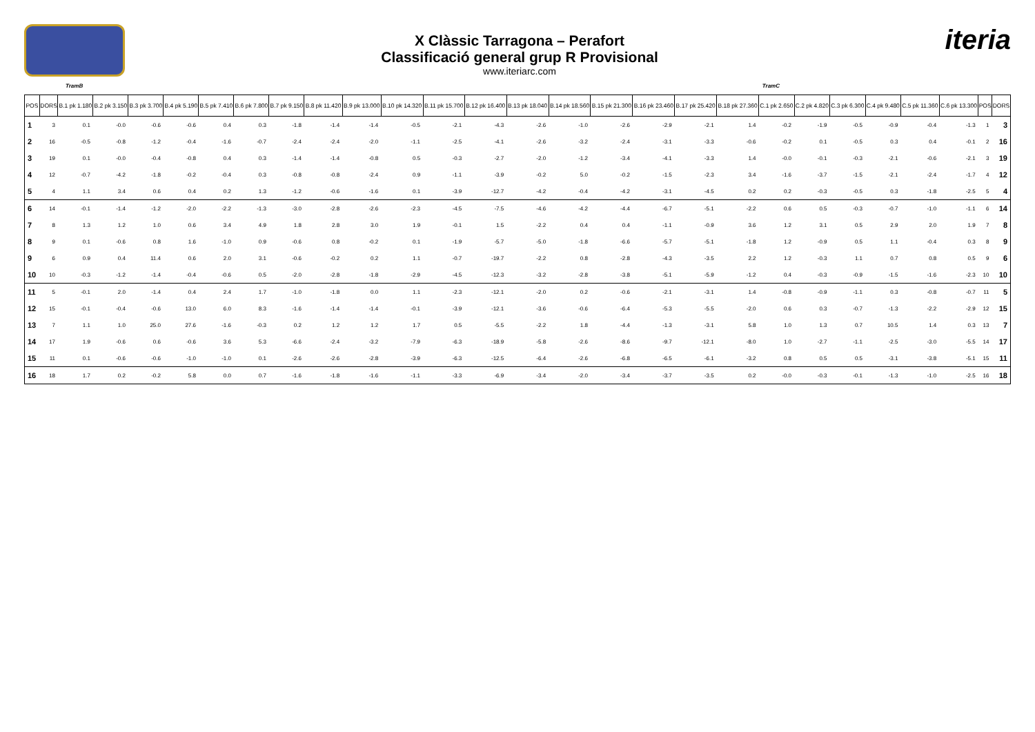X Clàssic Tarragona – Perafort
Classificació general grup R Provisional
www.iteriarc.com
iteria
TramB TramC
| POS | DORS | B.1 pk 1.180 | B.2 pk 3.150 | B.3 pk 3.700 | B.4 pk 5.190 | B.5 pk 7.410 | B.6 pk 7.800 | B.7 pk 9.150 | B.8 pk 11.420 | B.9 pk 13.000 | B.10 pk 14.320 | B.11 pk 15.700 | B.12 pk 16.400 | B.13 pk 18.040 | B.14 pk 18.560 | B.15 pk 21.300 | B.16 pk 23.460 | B.17 pk 25.420 | B.18 pk 27.360 | C.1 pk 2.650 | C.2 pk 4.820 | C.3 pk 6.300 | C.4 pk 9.480 | C.5 pk 11.360 | C.6 pk 13.300 | POS | DORS |
| --- | --- | --- | --- | --- | --- | --- | --- | --- | --- | --- | --- | --- | --- | --- | --- | --- | --- | --- | --- | --- | --- | --- | --- | --- | --- | --- | --- |
| 1 | 3 | 0.1 | -0.0 | -0.6 | -0.6 | 0.4 | 0.3 | -1.8 | -1.4 | -1.4 | -0.5 | -2.1 | -4.3 | -2.6 | -1.0 | -2.6 | -2.9 | -2.1 | 1.4 | -0.2 | -1.9 | -0.5 | -0.9 | -0.4 | -1.3 | 1 | 3 |
| 2 | 16 | -0.5 | -0.8 | -1.2 | -0.4 | -1.6 | -0.7 | -2.4 | -2.4 | -2.0 | -1.1 | -2.5 | -4.1 | -2.6 | -3.2 | -2.4 | -3.1 | -3.3 | -0.6 | -0.2 | 0.1 | -0.5 | 0.3 | 0.4 | -0.1 | 2 | 16 |
| 3 | 19 | 0.1 | -0.0 | -0.4 | -0.8 | 0.4 | 0.3 | -1.4 | -1.4 | -0.8 | 0.5 | -0.3 | -2.7 | -2.0 | -1.2 | -3.4 | -4.1 | -3.3 | 1.4 | -0.0 | -0.1 | -0.3 | -2.1 | -0.6 | -2.1 | 3 | 19 |
| 4 | 12 | -0.7 | -4.2 | -1.8 | -0.2 | -0.4 | 0.3 | -0.8 | -0.8 | -2.4 | 0.9 | -1.1 | -3.9 | -0.2 | 5.0 | -0.2 | -1.5 | -2.3 | 3.4 | -1.6 | -3.7 | -1.5 | -2.1 | -2.4 | -1.7 | 4 | 12 |
| 5 | 4 | 1.1 | 3.4 | 0.6 | 0.4 | 0.2 | 1.3 | -1.2 | -0.6 | -1.6 | 0.1 | -3.9 | -12.7 | -4.2 | -0.4 | -4.2 | -3.1 | -4.5 | 0.2 | 0.2 | -0.3 | -0.5 | 0.3 | -1.8 | -2.5 | 5 | 4 |
| 6 | 14 | -0.1 | -1.4 | -1.2 | -2.0 | -2.2 | -1.3 | -3.0 | -2.8 | -2.6 | -2.3 | -4.5 | -7.5 | -4.6 | -4.2 | -4.4 | -6.7 | -5.1 | -2.2 | 0.6 | 0.5 | -0.3 | -0.7 | -1.0 | -1.1 | 6 | 14 |
| 7 | 8 | 1.3 | 1.2 | 1.0 | 0.6 | 3.4 | 4.9 | 1.8 | 2.8 | 3.0 | 1.9 | -0.1 | 1.5 | -2.2 | 0.4 | 0.4 | -1.1 | -0.9 | 3.6 | 1.2 | 3.1 | 0.5 | 2.9 | 2.0 | 1.9 | 7 | 8 |
| 8 | 9 | 0.1 | -0.6 | 0.8 | 1.6 | -1.0 | 0.9 | -0.6 | 0.8 | -0.2 | 0.1 | -1.9 | -5.7 | -5.0 | -1.8 | -6.6 | -5.7 | -5.1 | -1.8 | 1.2 | -0.9 | 0.5 | 1.1 | -0.4 | 0.3 | 8 | 9 |
| 9 | 6 | 0.9 | 0.4 | 11.4 | 0.6 | 2.0 | 3.1 | -0.6 | -0.2 | 0.2 | 1.1 | -0.7 | -19.7 | -2.2 | 0.8 | -2.8 | -4.3 | -3.5 | 2.2 | 1.2 | -0.3 | 1.1 | 0.7 | 0.8 | 0.5 | 9 | 6 |
| 10 | 10 | -0.3 | -1.2 | -1.4 | -0.4 | -0.6 | 0.5 | -2.0 | -2.8 | -1.8 | -2.9 | -4.5 | -12.3 | -3.2 | -2.8 | -3.8 | -5.1 | -5.9 | -1.2 | 0.4 | -0.3 | -0.9 | -1.5 | -1.6 | -2.3 | 10 | 10 |
| 11 | 5 | -0.1 | 2.0 | -1.4 | 0.4 | 2.4 | 1.7 | -1.0 | -1.8 | 0.0 | 1.1 | -2.3 | -12.1 | -2.0 | 0.2 | -0.6 | -2.1 | -3.1 | 1.4 | -0.8 | -0.9 | -1.1 | 0.3 | -0.8 | -0.7 | 11 | 5 |
| 12 | 15 | -0.1 | -0.4 | -0.6 | 13.0 | 6.0 | 8.3 | -1.6 | -1.4 | -1.4 | -0.1 | -3.9 | -12.1 | -3.6 | -0.6 | -6.4 | -5.3 | -5.5 | -2.0 | 0.6 | 0.3 | -0.7 | -1.3 | -2.2 | -2.9 | 12 | 15 |
| 13 | 7 | 1.1 | 1.0 | 25.0 | 27.6 | -1.6 | -0.3 | 0.2 | 1.2 | 1.2 | 1.7 | 0.5 | -5.5 | -2.2 | 1.8 | -4.4 | -1.3 | -3.1 | 5.8 | 1.0 | 1.3 | 0.7 | 10.5 | 1.4 | 0.3 | 13 | 7 |
| 14 | 17 | 1.9 | -0.6 | 0.6 | -0.6 | 3.6 | 5.3 | -6.6 | -2.4 | -3.2 | -7.9 | -6.3 | -18.9 | -5.8 | -2.6 | -8.6 | -9.7 | -12.1 | -8.0 | 1.0 | -2.7 | -1.1 | -2.5 | -3.0 | -5.5 | 14 | 17 |
| 15 | 11 | 0.1 | -0.6 | -0.6 | -1.0 | -1.0 | 0.1 | -2.6 | -2.6 | -2.8 | -3.9 | -6.3 | -12.5 | -6.4 | -2.6 | -6.8 | -6.5 | -6.1 | -3.2 | 0.8 | 0.5 | 0.5 | -3.1 | -3.8 | -5.1 | 15 | 11 |
| 16 | 18 | 1.7 | 0.2 | -0.2 | 5.8 | 0.0 | 0.7 | -1.6 | -1.8 | -1.6 | -1.1 | -3.3 | -6.9 | -3.4 | -2.0 | -3.4 | -3.7 | -3.5 | 0.2 | -0.0 | -0.3 | -0.1 | -1.3 | -1.0 | -2.5 | 16 | 18 |